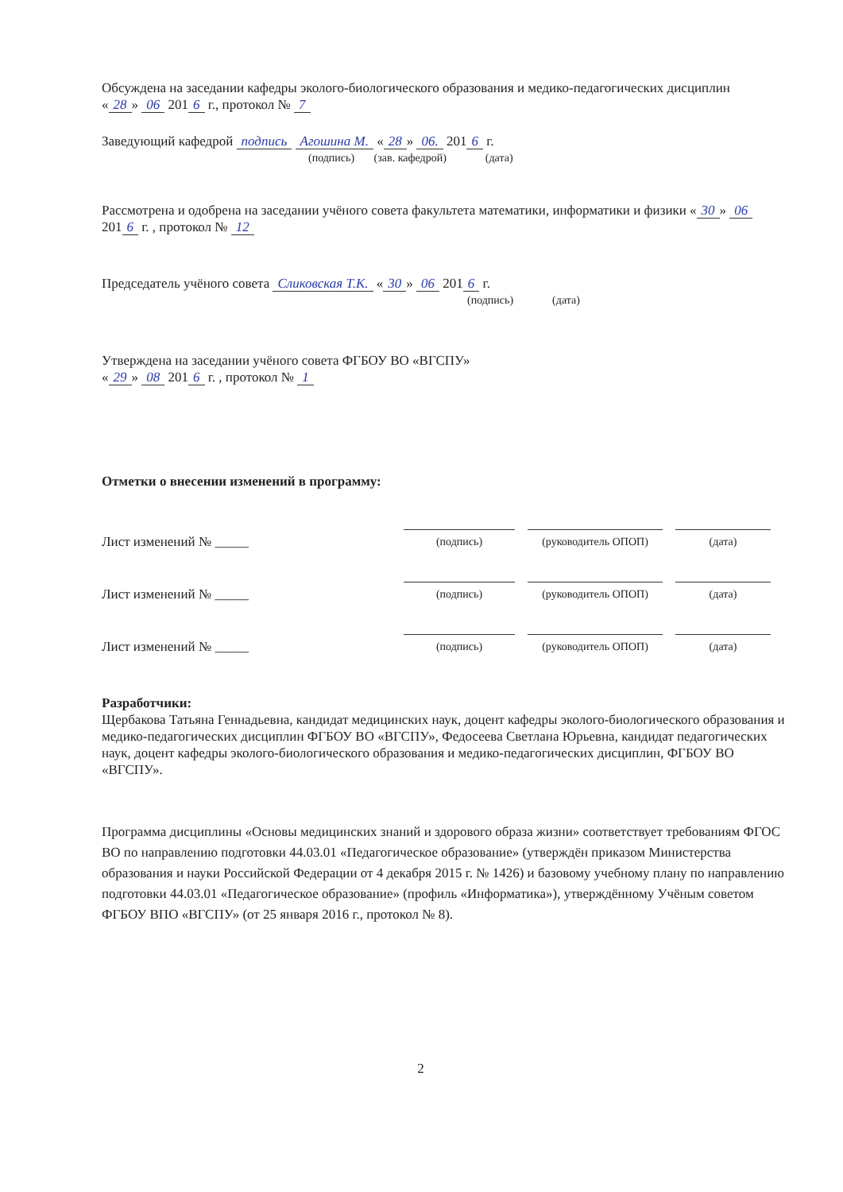Обсуждена на заседании кафедры эколого-биологического образования и медико-педагогических дисциплин
« 28 » 06 201 6 г., протокол № 7
Заведующий кафедрой подпись Агошина М. « 28 » 06. 201 6 г.
(подпись) (зав. кафедрой) (дата)
Рассмотрена и одобрена на заседании учёного совета факультета математики, информатики и физики « 30 » 06 201 6 г. , протокол № 12
Председатель учёного совета Сликовская Т.К. « 30 » 06 201 6 г.
(подпись) (дата)
Утверждена на заседании учёного совета ФГБОУ ВО «ВГСПУ»
« 29 » 08 201 6 г. , протокол № 1
Отметки о внесении изменений в программу:
Лист изменений № _____
(подпись) (руководитель ОПОП) (дата)
Лист изменений № _____
(подпись) (руководитель ОПОП) (дата)
Лист изменений № _____
(подпись) (руководитель ОПОП) (дата)
Разработчики:
Щербакова Татьяна Геннадьевна, кандидат медицинских наук, доцент кафедры эколого-биологического образования и медико-педагогических дисциплин ФГБОУ ВО «ВГСПУ», Федосеева Светлана Юрьевна, кандидат педагогических наук, доцент кафедры эколого-биологического образования и медико-педагогических дисциплин, ФГБОУ ВО «ВГСПУ».
Программа дисциплины «Основы медицинских знаний и здорового образа жизни» соответствует требованиям ФГОС ВО по направлению подготовки 44.03.01 «Педагогическое образование» (утверждён приказом Министерства образования и науки Российской Федерации от 4 декабря 2015 г. № 1426) и базовому учебному плану по направлению подготовки 44.03.01 «Педагогическое образование» (профиль «Информатика»), утверждённому Учёным советом ФГБОУ ВПО «ВГСПУ» (от 25 января 2016 г., протокол № 8).
2